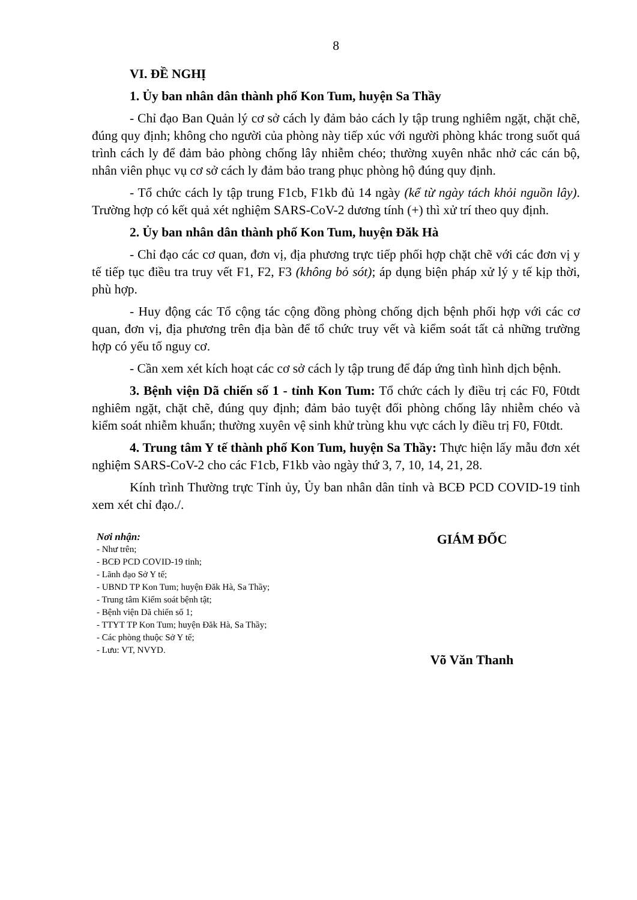8
VI. ĐỀ NGHỊ
1. Ủy ban nhân dân thành phố Kon Tum, huyện Sa Thầy
- Chỉ đạo Ban Quản lý cơ sở cách ly đảm bảo cách ly tập trung nghiêm ngặt, chặt chẽ, đúng quy định; không cho người của phòng này tiếp xúc với người phòng khác trong suốt quá trình cách ly để đảm bảo phòng chống lây nhiễm chéo; thường xuyên nhắc nhở các cán bộ, nhân viên phục vụ cơ sở cách ly đảm bảo trang phục phòng hộ đúng quy định.
- Tổ chức cách ly tập trung F1cb, F1kb đủ 14 ngày (kể từ ngày tách khỏi nguồn lây). Trường hợp có kết quả xét nghiệm SARS-CoV-2 dương tính (+) thì xử trí theo quy định.
2. Ủy ban nhân dân thành phố Kon Tum, huyện Đăk Hà
- Chỉ đạo các cơ quan, đơn vị, địa phương trực tiếp phối hợp chặt chẽ với các đơn vị y tế tiếp tục điều tra truy vết F1, F2, F3 (không bỏ sót); áp dụng biện pháp xử lý y tế kịp thời, phù hợp.
- Huy động các Tổ cộng tác cộng đồng phòng chống dịch bệnh phối hợp với các cơ quan, đơn vị, địa phương trên địa bàn để tổ chức truy vết và kiểm soát tất cả những trường hợp có yếu tố nguy cơ.
- Cần xem xét kích hoạt các cơ sở cách ly tập trung để đáp ứng tình hình dịch bệnh.
3. Bệnh viện Dã chiến số 1 - tỉnh Kon Tum: Tổ chức cách ly điều trị các F0, F0tdt nghiêm ngặt, chặt chẽ, đúng quy định; đảm bảo tuyệt đối phòng chống lây nhiễm chéo và kiểm soát nhiễm khuẩn; thường xuyên vệ sinh khử trùng khu vực cách ly điều trị F0, F0tdt.
4. Trung tâm Y tế thành phố Kon Tum, huyện Sa Thầy: Thực hiện lấy mẫu đơn xét nghiệm SARS-CoV-2 cho các F1cb, F1kb vào ngày thứ 3, 7, 10, 14, 21, 28.
Kính trình Thường trực Tỉnh ủy, Ủy ban nhân dân tỉnh và BCĐ PCD COVID-19 tỉnh xem xét chỉ đạo./.
Nơi nhận:
- Như trên;
- BCĐ PCD COVID-19 tỉnh;
- Lãnh đạo Sở Y tế;
- UBND TP Kon Tum; huyện Đăk Hà, Sa Thầy;
- Trung tâm Kiểm soát bệnh tật;
- Bệnh viện Dã chiến số 1;
- TTYT TP Kon Tum; huyện Đăk Hà, Sa Thầy;
- Các phòng thuộc Sở Y tế;
- Lưu: VT, NVYD.
GIÁM ĐỐC
Võ Văn Thanh